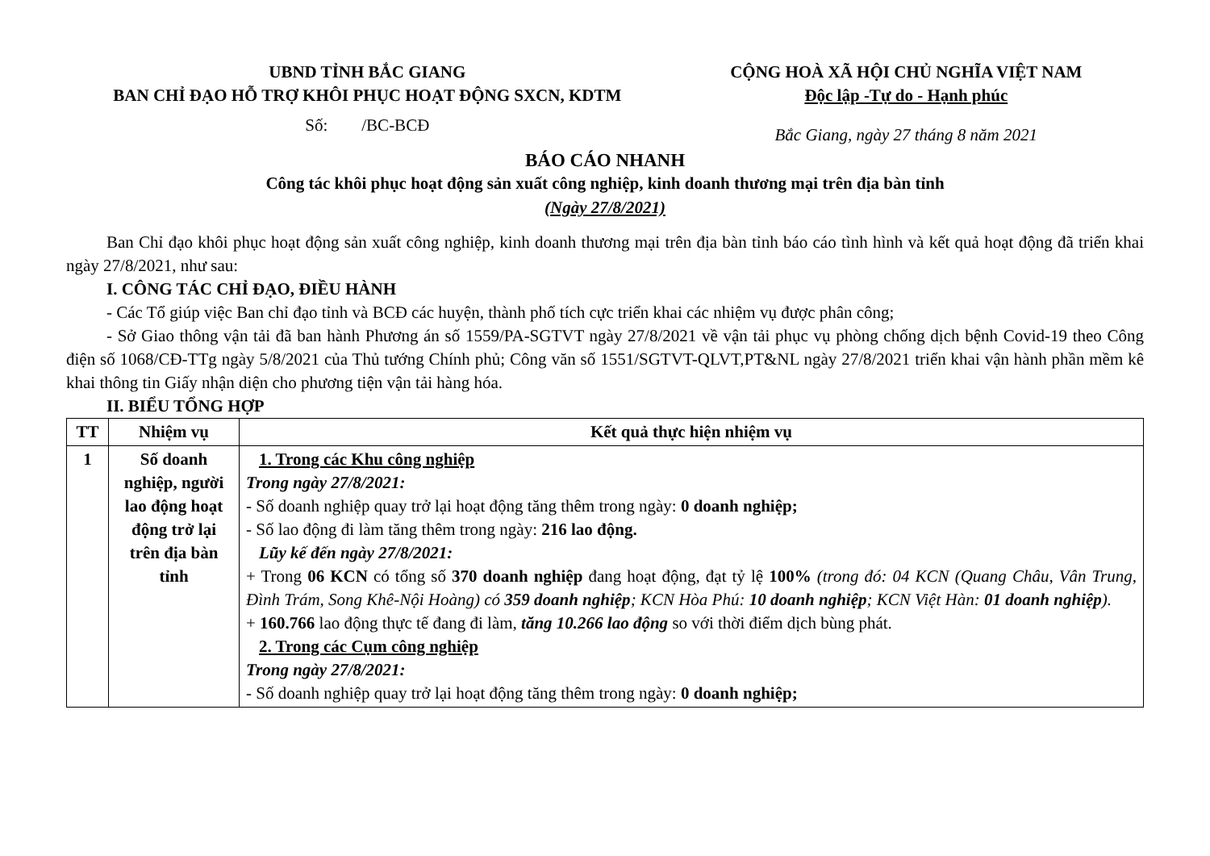UBND TỈNH BẮC GIANG
BAN CHỈ ĐẠO HỖ TRỢ KHÔI PHỤC HOẠT ĐỘNG SXCN, KDTM
CỘNG HOÀ XÃ HỘI CHỦ NGHĨA VIỆT NAM
Độc lập -Tự do - Hạnh phúc
Số: /BC-BCĐ
Bắc Giang, ngày 27 tháng 8 năm 2021
BÁO CÁO NHANH
Công tác khôi phục hoạt động sản xuất công nghiệp, kinh doanh thương mại trên địa bàn tỉnh
(Ngày 27/8/2021)
Ban Chỉ đạo khôi phục hoạt động sản xuất công nghiệp, kinh doanh thương mại trên địa bàn tỉnh báo cáo tình hình và kết quả hoạt động đã triển khai ngày 27/8/2021, như sau:
I. CÔNG TÁC CHỈ ĐẠO, ĐIỀU HÀNH
- Các Tổ giúp việc Ban chỉ đạo tỉnh và BCĐ các huyện, thành phố tích cực triển khai các nhiệm vụ được phân công;
- Sở Giao thông vận tải đã ban hành Phương án số 1559/PA-SGTVT ngày 27/8/2021 về vận tải phục vụ phòng chống dịch bệnh Covid-19 theo Công điện số 1068/CĐ-TTg ngày 5/8/2021 của Thủ tướng Chính phủ; Công văn số 1551/SGTVT-QLVT,PT&NL ngày 27/8/2021 triển khai vận hành phần mềm kê khai thông tin Giấy nhận diện cho phương tiện vận tải hàng hóa.
II. BIỂU TỔNG HỢP
| TT | Nhiệm vụ | Kết quả thực hiện nhiệm vụ |
| --- | --- | --- |
| 1 | Số doanh nghiệp, người lao động hoạt động trở lại trên địa bàn tỉnh | 1. Trong các Khu công nghiệp Trong ngày 27/8/2021: - Số doanh nghiệp quay trở lại hoạt động tăng thêm trong ngày: 0 doanh nghiệp; - Số lao động đi làm tăng thêm trong ngày: 216 lao động. Lũy kế đến ngày 27/8/2021: + Trong 06 KCN có tổng số 370 doanh nghiệp đang hoạt động, đạt tỷ lệ 100% (trong đó: 04 KCN (Quang Châu, Vân Trung, Đình Trám, Song Khê-Nội Hoàng) có 359 doanh nghiệp ; KCN Hòa Phú: 10 doanh nghiệp ; KCN Việt Hàn: 01 doanh nghiệp ). + 160.766 lao động thực tế đang đi làm, tăng 10.266 lao động so với thời điểm dịch bùng phát. 2. Trong các Cụm công nghiệp Trong ngày 27/8/2021: - Số doanh nghiệp quay trở lại hoạt động tăng thêm trong ngày: 0 doanh nghiệp; |